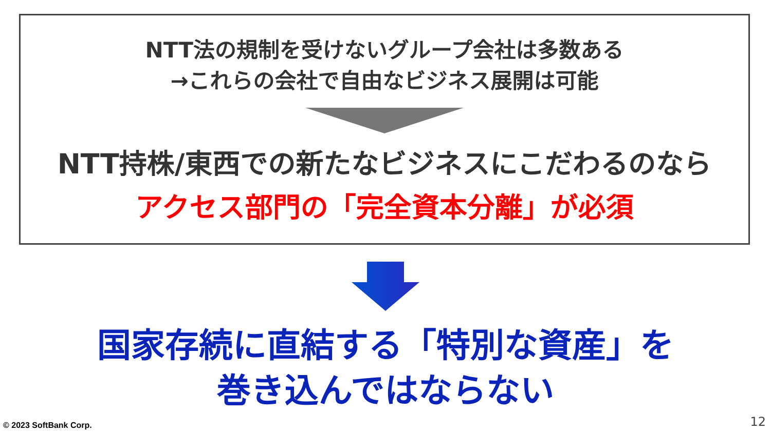NTT法の規制を受けないグループ会社は多数ある
→これらの会社で自由なビジネス展開は可能
NTT持株/東西での新たなビジネスにこだわるのなら
アクセス部門の「完全資本分離」が必須
国家存続に直結する「特別な資産」を
巻き込んではならない
© 2023 SoftBank Corp. 12